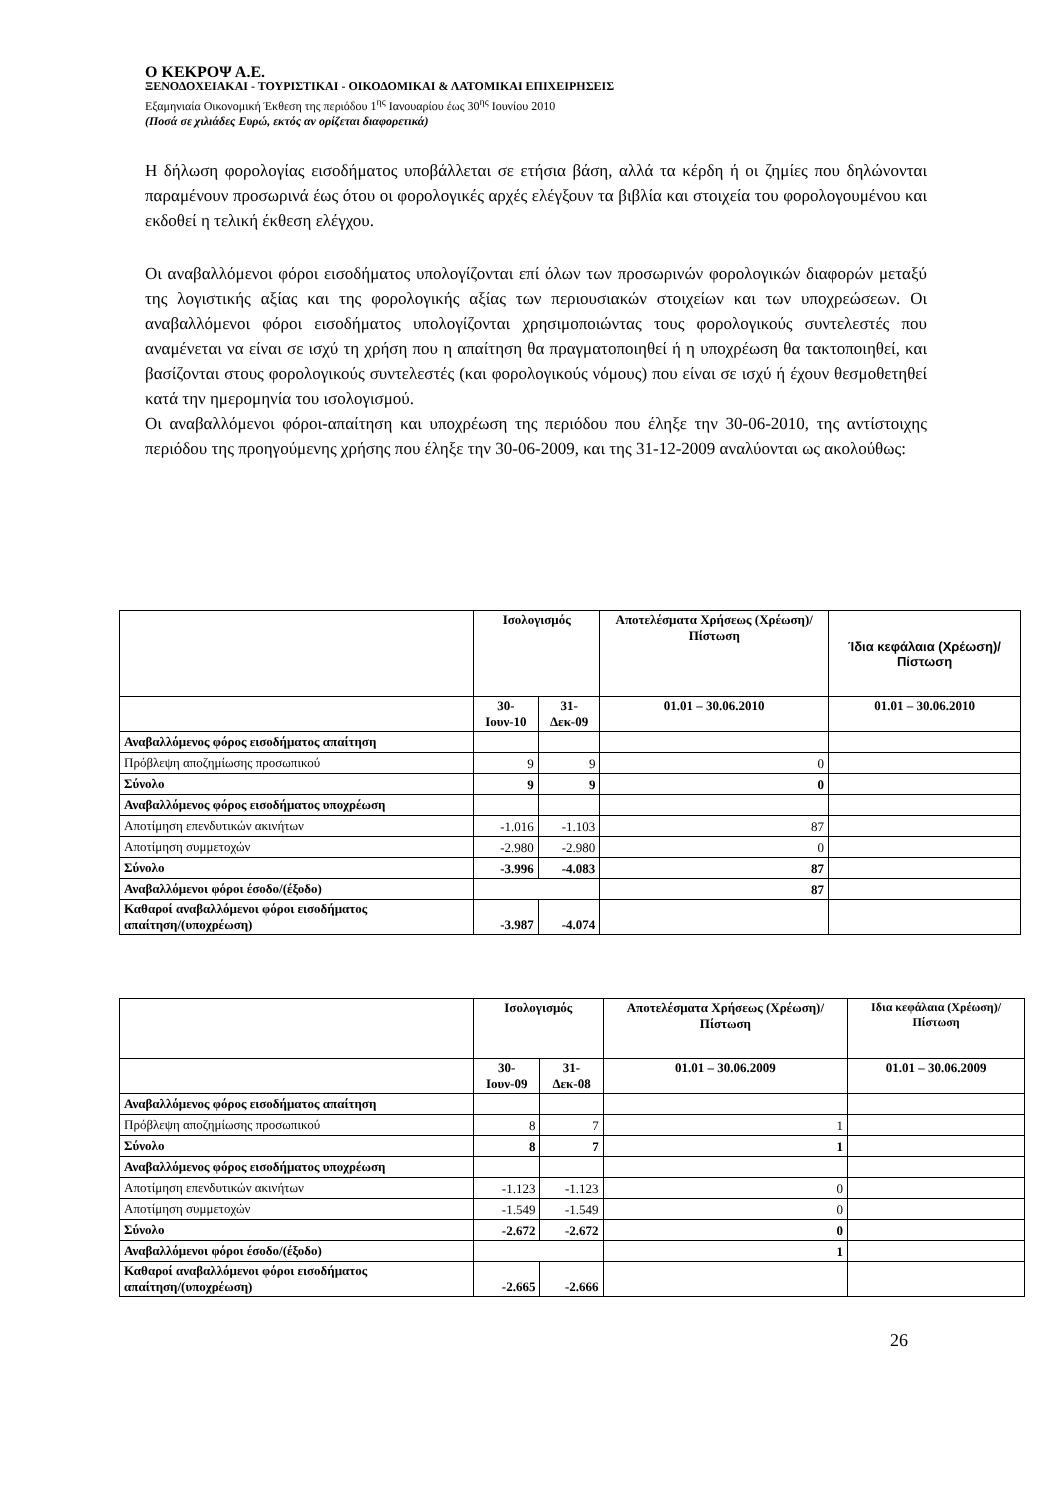Ο ΚΕΚΡΟΨ Α.Ε.
ΞΕΝΟΔΟΧΕΙΑΚΑΙ - ΤΟΥΡΙΣΤΙΚΑΙ - ΟΙΚΟΔΟΜΙΚΑΙ & ΛΑΤΟΜΙΚΑΙ ΕΠΙΧΕΙΡΗΣΕΙΣ
Εξαμηνιαία Οικονομική Έκθεση της περιόδου 1<sup>ης</sup> Ιανουαρίου έως 30<sup>ης</sup> Ιουνίου 2010
(Ποσά σε χιλιάδες Ευρώ, εκτός αν ορίζεται διαφορετικά)
Η δήλωση φορολογίας εισοδήματος υποβάλλεται σε ετήσια βάση, αλλά τα κέρδη ή οι ζημίες που δηλώνονται παραμένουν προσωρινά έως ότου οι φορολογικές αρχές ελέγξουν τα βιβλία και στοιχεία του φορολογουμένου και εκδοθεί η τελική έκθεση ελέγχου.
Οι αναβαλλόμενοι φόροι εισοδήματος υπολογίζονται επί όλων των προσωρινών φορολογικών διαφορών μεταξύ της λογιστικής αξίας και της φορολογικής αξίας των περιουσιακών στοιχείων και των υποχρεώσεων. Οι αναβαλλόμενοι φόροι εισοδήματος υπολογίζονται χρησιμοποιώντας τους φορολογικούς συντελεστές που αναμένεται να είναι σε ισχύ τη χρήση που η απαίτηση θα πραγματοποιηθεί ή η υποχρέωση θα τακτοποιηθεί, και βασίζονται στους φορολογικούς συντελεστές (και φορολογικούς νόμους) που είναι σε ισχύ ή έχουν θεσμοθετηθεί κατά την ημερομηνία του ισολογισμού.
Οι αναβαλλόμενοι φόροι-απαίτηση και υποχρέωση της περιόδου που έληξε την 30-06-2010, της αντίστοιχης περιόδου της προηγούμενης χρήσης που έληξε την 30-06-2009, και της 31-12-2009 αναλύονται ως ακολούθως:
| | Ισολογισμός | | Αποτελέσματα Χρήσεως (Χρέωση)/Πίστωση | Ίδια κεφάλαια (Χρέωση)/Πίστωση |
| --- | --- | --- | --- | --- |
| | 30-Ιουν-10 | 31-Δεκ-09 | 01.01 – 30.06.2010 | 01.01 – 30.06.2010 |
| Αναβαλλόμενος φόρος εισοδήματος απαίτηση | | | | |
| Πρόβλεψη αποζημίωσης προσωπικού | 9 | 9 | 0 | |
| Σύνολο | 9 | 9 | 0 | |
| Αναβαλλόμενος φόρος εισοδήματος υποχρέωση | | | | |
| Αποτίμηση επενδυτικών ακινήτων | -1.016 | -1.103 | 87 | |
| Αποτίμηση συμμετοχών | -2.980 | -2.980 | 0 | |
| Σύνολο | -3.996 | -4.083 | 87 | |
| Αναβαλλόμενοι φόροι έσοδο/(έξοδο) | | | 87 | |
| Καθαροί αναβαλλόμενοι φόροι εισοδήματος απαίτηση/(υποχρέωση) | -3.987 | -4.074 | | |
| | Ισολογισμός | | Αποτελέσματα Χρήσεως (Χρέωση)/Πίστωση | Ιδια κεφάλαια (Χρέωση)/Πίστωση |
| --- | --- | --- | --- | --- |
| | 30-Ιουν-09 | 31-Δεκ-08 | 01.01 – 30.06.2009 | 01.01 – 30.06.2009 |
| Αναβαλλόμενος φόρος εισοδήματος απαίτηση | | | | |
| Πρόβλεψη αποζημίωσης προσωπικού | 8 | 7 | 1 | |
| Σύνολο | 8 | 7 | 1 | |
| Αναβαλλόμενος φόρος εισοδήματος υποχρέωση | | | | |
| Αποτίμηση επενδυτικών ακινήτων | -1.123 | -1.123 | 0 | |
| Αποτίμηση συμμετοχών | -1.549 | -1.549 | 0 | |
| Σύνολο | -2.672 | -2.672 | 0 | |
| Αναβαλλόμενοι φόροι έσοδο/(έξοδο) | | | 1 | |
| Καθαροί αναβαλλόμενοι φόροι εισοδήματος απαίτηση/(υποχρέωση) | -2.665 | -2.666 | | |
26